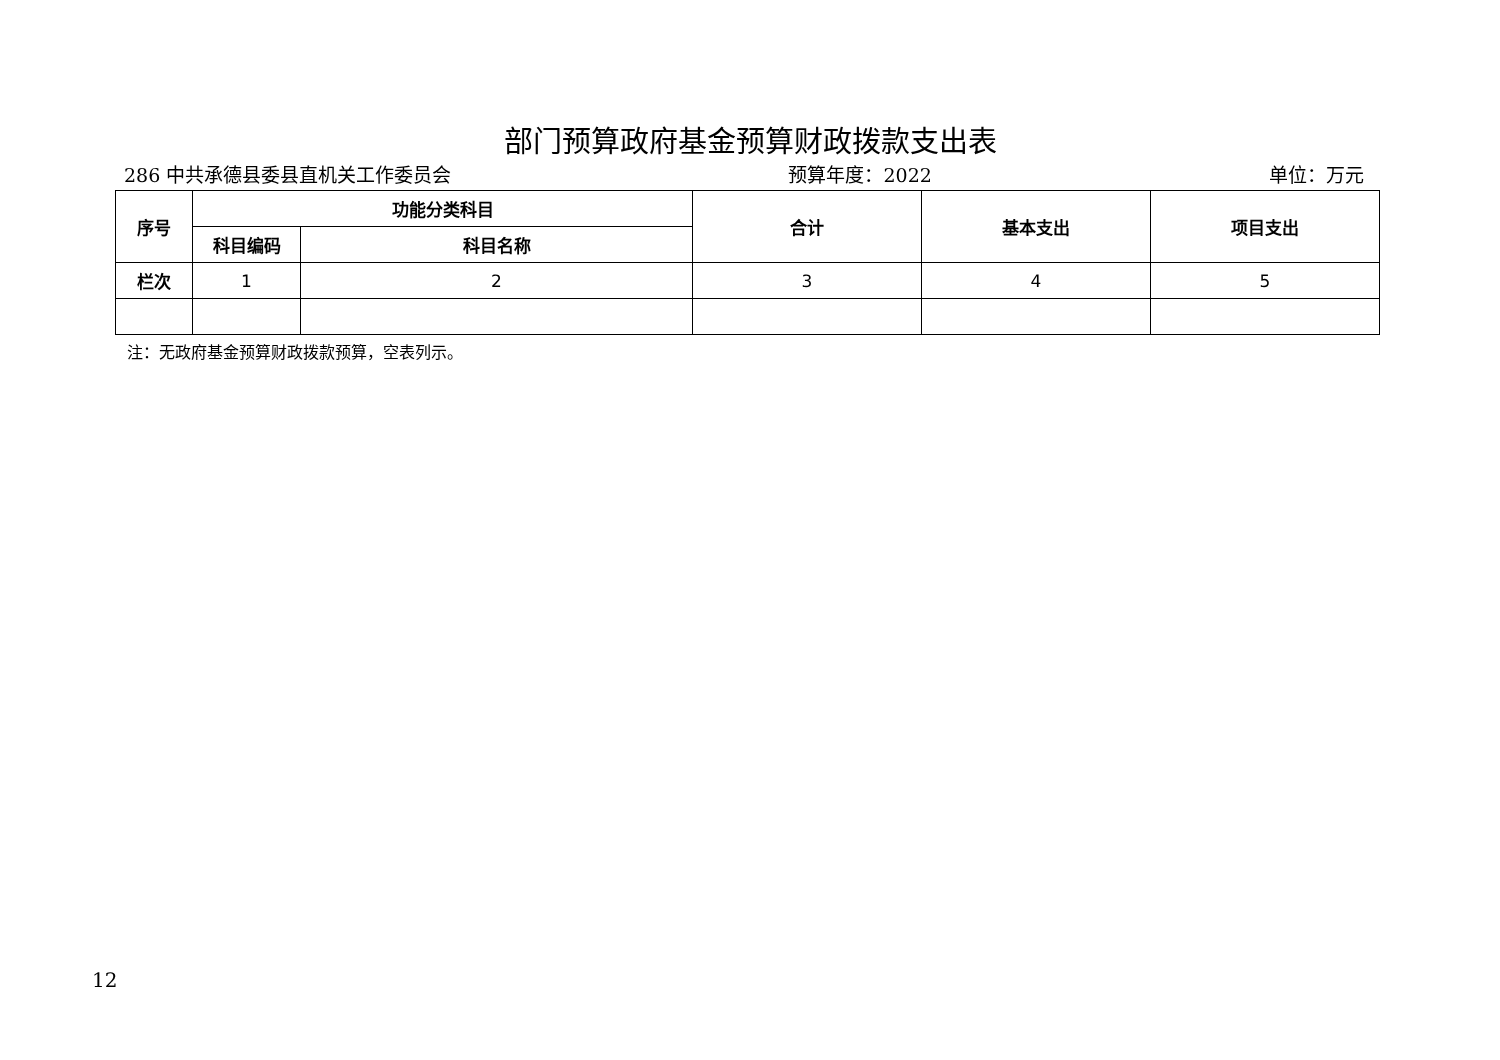部门预算政府基金预算财政拨款支出表
286 中共承德县委县直机关工作委员会 预算年度：2022 单位：万元
| 序号 | 功能分类科目 | | 合计 | 基本支出 | 项目支出 |
| --- | --- | --- | --- | --- | --- |
| | 科目编码 | 科目名称 | | | |
| 栏次 | 1 | 2 | 3 | 4 | 5 |
注：无政府基金预算财政拨款预算，空表列示。
12